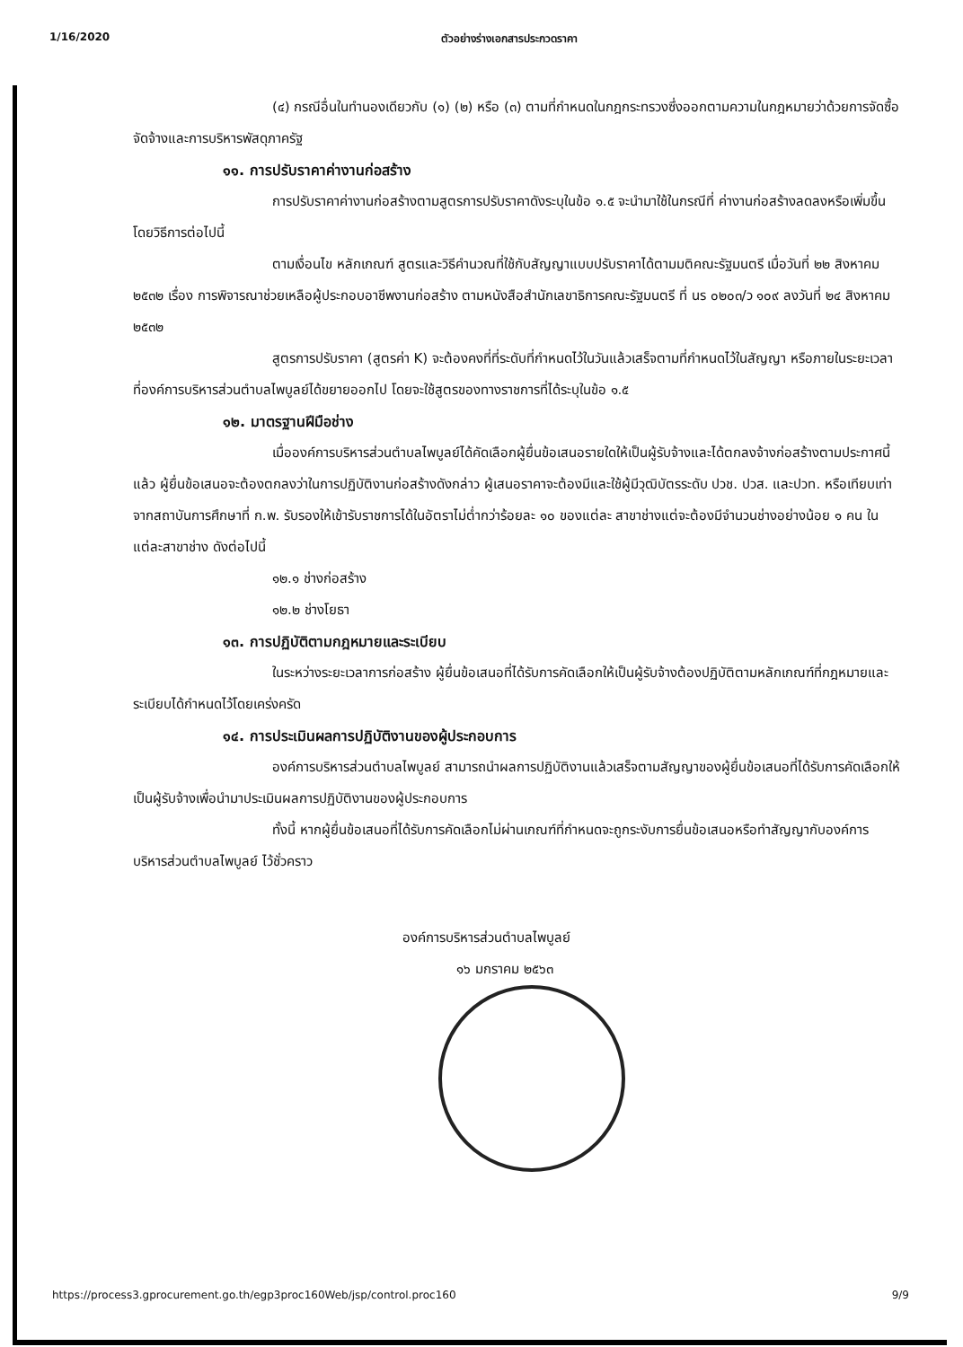1/16/2020 ตัวอย่างร่างเอกสารประกวดราคา
(๔) กรณีอื่นในทำนองเดียวกับ (๑) (๒) หรือ (๓) ตามที่กำหนดในกฎกระทรวงซึ่งออกตามความในกฎหมายว่าด้วยการจัดซื้อจัดจ้างและการบริหารพัสดุภาครัฐ
๑๑. การปรับราคาค่างานก่อสร้าง
การปรับราคาค่างานก่อสร้างตามสูตรการปรับราคาดังระบุในข้อ ๑.๕ จะนำมาใช้ในกรณีที่ ค่างานก่อสร้างลดลงหรือเพิ่มขึ้น โดยวิธีการต่อไปนี้
ตามเงื่อนไข หลักเกณฑ์ สูตรและวิธีคำนวณที่ใช้กับสัญญาแบบปรับราคาได้ตามมติคณะรัฐมนตรี เมื่อวันที่ ๒๒ สิงหาคม ๒๕๓๒ เรื่อง การพิจารณาช่วยเหลือผู้ประกอบอาชีพงานก่อสร้าง ตามหนังสือสำนักเลขาธิการคณะรัฐมนตรี ที่ นร ๐๒๐๓/ว ๑๐๙ ลงวันที่ ๒๔ สิงหาคม ๒๕๓๒
สูตรการปรับราคา (สูตรค่า K) จะต้องคงที่ที่ระดับที่กำหนดไว้ในวันแล้วเสร็จตามที่กำหนดไว้ในสัญญา หรือภายในระยะเวลาที่องค์การบริหารส่วนตำบลไพบูลย์ได้ขยายออกไป โดยจะใช้สูตรของทางราชการที่ได้ระบุในข้อ ๑.๕
๑๒. มาตรฐานฝีมือช่าง
เมื่อองค์การบริหารส่วนตำบลไพบูลย์ได้คัดเลือกผู้ยื่นข้อเสนอรายใดให้เป็นผู้รับจ้างและได้ตกลงจ้างก่อสร้างตามประกาศนี้แล้ว ผู้ยื่นข้อเสนอจะต้องตกลงว่าในการปฏิบัติงานก่อสร้างดังกล่าว ผู้เสนอราคาจะต้องมีและใช้ผู้มีวุฒิบัตรระดับ ปวช. ปวส. และปวท. หรือเทียบเท่าจากสถาบันการศึกษาที่ ก.พ. รับรองให้เข้ารับราชการได้ในอัตราไม่ต่ำกว่าร้อยละ ๑๐ ของแต่ละ สาขาช่างแต่จะต้องมีจำนวนช่างอย่างน้อย ๑ คน ในแต่ละสาขาช่าง ดังต่อไปนี้
๑๒.๑ ช่างก่อสร้าง
๑๒.๒ ช่างโยธา
๑๓. การปฏิบัติตามกฎหมายและระเบียบ
ในระหว่างระยะเวลาการก่อสร้าง ผู้ยื่นข้อเสนอที่ได้รับการคัดเลือกให้เป็นผู้รับจ้างต้องปฏิบัติตามหลักเกณฑ์ที่กฎหมายและระเบียบได้กำหนดไว้โดยเคร่งครัด
๑๔. การประเมินผลการปฏิบัติงานของผู้ประกอบการ
องค์การบริหารส่วนตำบลไพบูลย์ สามารถนำผลการปฏิบัติงานแล้วเสร็จตามสัญญาของผู้ยื่นข้อเสนอที่ได้รับการคัดเลือกให้เป็นผู้รับจ้างเพื่อนำมาประเมินผลการปฏิบัติงานของผู้ประกอบการ
ทั้งนี้ หากผู้ยื่นข้อเสนอที่ได้รับการคัดเลือกไม่ผ่านเกณฑ์ที่กำหนดจะถูกระงับการยื่นข้อเสนอหรือทำสัญญากับองค์การบริหารส่วนตำบลไพบูลย์ ไว้ชั่วคราว
องค์การบริหารส่วนตำบลไพบูลย์
๑๖ มกราคม ๒๕๖๓
https://process3.gprocurement.go.th/egp3proc160Web/jsp/control.proc160 9/9